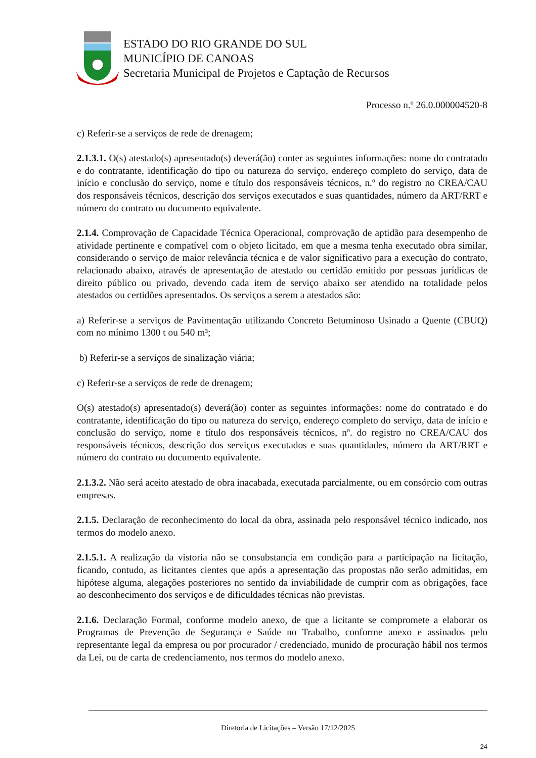ESTADO DO RIO GRANDE DO SUL
MUNICÍPIO DE CANOAS
Secretaria Municipal de Projetos e Captação de Recursos
Processo n.º 26.0.000004520-8
c) Referir-se a serviços de rede de drenagem;
2.1.3.1. O(s) atestado(s) apresentado(s) deverá(ão) conter as seguintes informações: nome do contratado e do contratante, identificação do tipo ou natureza do serviço, endereço completo do serviço, data de início e conclusão do serviço, nome e título dos responsáveis técnicos, n.º do registro no CREA/CAU dos responsáveis técnicos, descrição dos serviços executados e suas quantidades, número da ART/RRT e número do contrato ou documento equivalente.
2.1.4. Comprovação de Capacidade Técnica Operacional, comprovação de aptidão para desempenho de atividade pertinente e compatível com o objeto licitado, em que a mesma tenha executado obra similar, considerando o serviço de maior relevância técnica e de valor significativo para a execução do contrato, relacionado abaixo, através de apresentação de atestado ou certidão emitido por pessoas jurídicas de direito público ou privado, devendo cada item de serviço abaixo ser atendido na totalidade pelos atestados ou certidões apresentados. Os serviços a serem a atestados são:
a) Referir-se a serviços de Pavimentação utilizando Concreto Betuminoso Usinado a Quente (CBUQ) com no mínimo 1300 t ou 540 m³;
b) Referir-se a serviços de sinalização viária;
c) Referir-se a serviços de rede de drenagem;
O(s) atestado(s) apresentado(s) deverá(ão) conter as seguintes informações: nome do contratado e do contratante, identificação do tipo ou natureza do serviço, endereço completo do serviço, data de início e conclusão do serviço, nome e título dos responsáveis técnicos, nº. do registro no CREA/CAU dos responsáveis técnicos, descrição dos serviços executados e suas quantidades, número da ART/RRT e número do contrato ou documento equivalente.
2.1.3.2. Não será aceito atestado de obra inacabada, executada parcialmente, ou em consórcio com outras empresas.
2.1.5. Declaração de reconhecimento do local da obra, assinada pelo responsável técnico indicado, nos termos do modelo anexo.
2.1.5.1. A realização da vistoria não se consubstancia em condição para a participação na licitação, ficando, contudo, as licitantes cientes que após a apresentação das propostas não serão admitidas, em hipótese alguma, alegações posteriores no sentido da inviabilidade de cumprir com as obrigações, face ao desconhecimento dos serviços e de dificuldades técnicas não previstas.
2.1.6. Declaração Formal, conforme modelo anexo, de que a licitante se compromete a elaborar os Programas de Prevenção de Segurança e Saúde no Trabalho, conforme anexo e assinados pelo representante legal da empresa ou por procurador / credenciado, munido de procuração hábil nos termos da Lei, ou de carta de credenciamento, nos termos do modelo anexo.
Diretoria de Licitações – Versão 17/12/2025
24